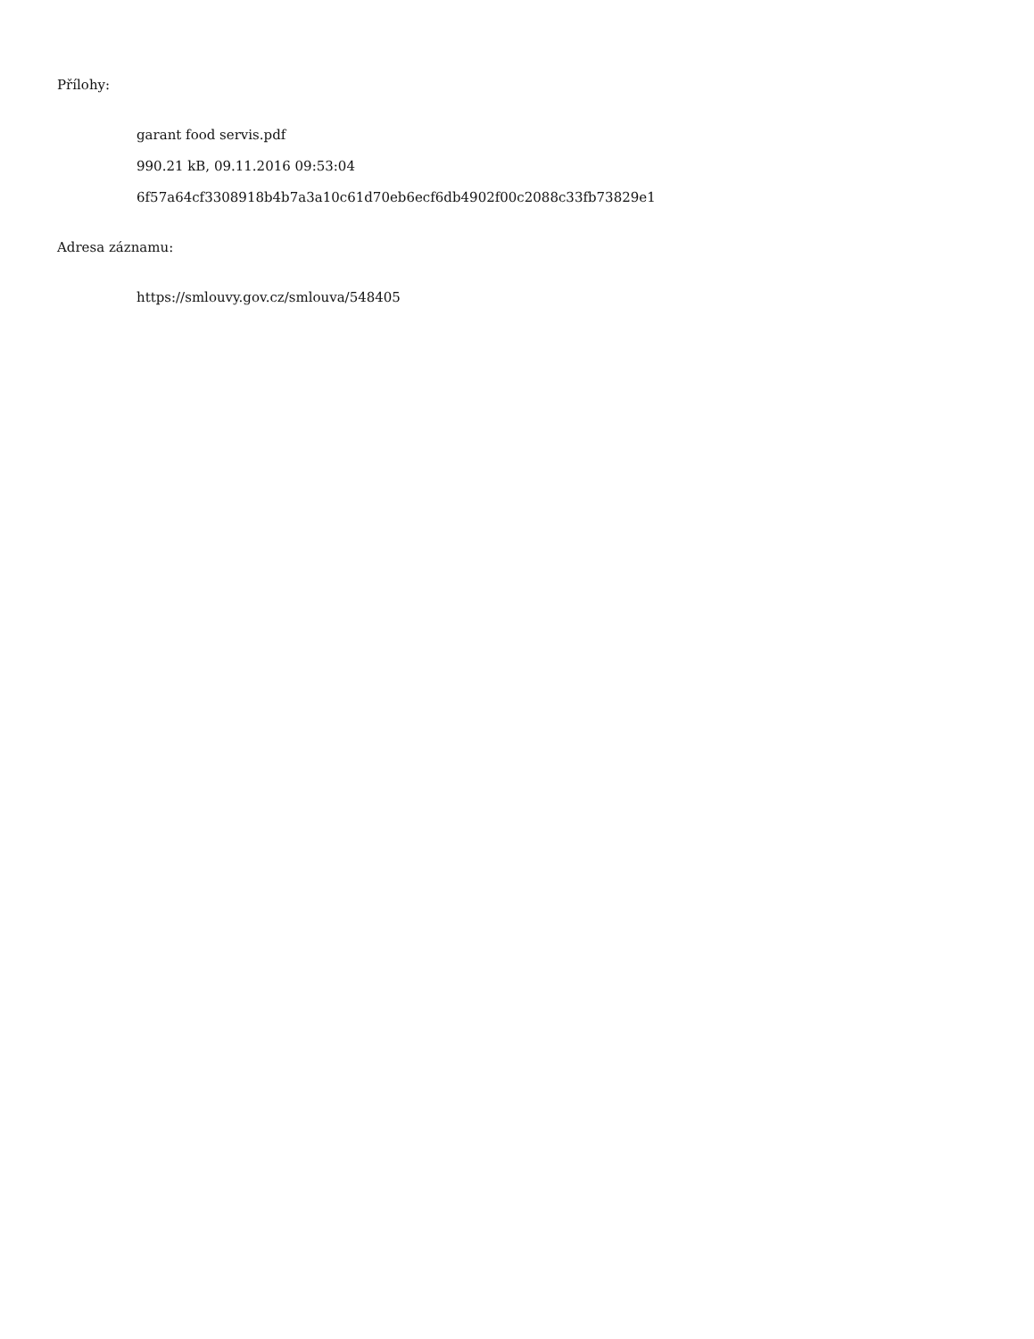Přílohy:
garant food servis.pdf
990.21 kB, 09.11.2016 09:53:04
6f57a64cf3308918b4b7a3a10c61d70eb6ecf6db4902f00c2088c33fb73829e1
Adresa záznamu:
https://smlouvy.gov.cz/smlouva/548405